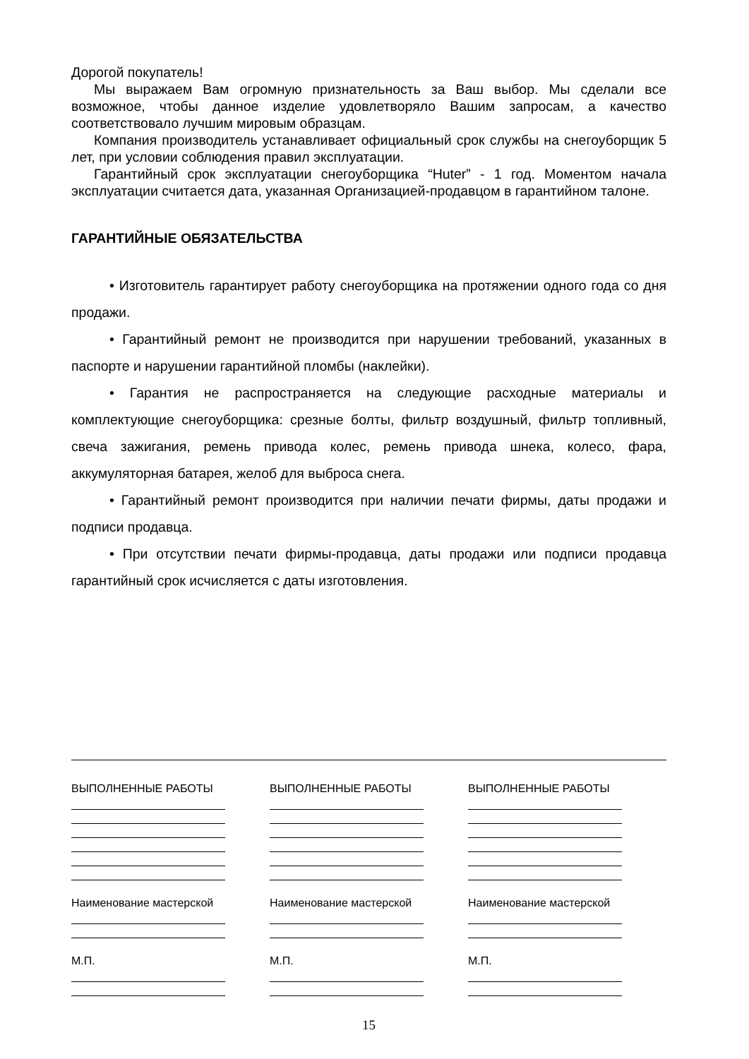Дорогой покупатель!
Мы выражаем Вам огромную признательность за Ваш выбор. Мы сделали все возможное, чтобы данное изделие удовлетворяло Вашим запросам, а качество соответствовало лучшим мировым образцам.
Компания производитель устанавливает официальный срок службы на снегоуборщик 5 лет, при условии соблюдения правил эксплуатации.
Гарантийный срок эксплуатации снегоуборщика “Huter” - 1 год. Моментом начала эксплуатации считается дата, указанная Организацией-продавцом в гарантийном талоне.
ГАРАНТИЙНЫЕ ОБЯЗАТЕЛЬСТВА
• Изготовитель гарантирует работу снегоуборщика на протяжении одного года со дня продажи.
• Гарантийный ремонт не производится при нарушении требований, указанных в паспорте и нарушении гарантийной пломбы (наклейки).
• Гарантия не распространяется на следующие расходные материалы и комплектующие снегоуборщика: срезные болты, фильтр воздушный, фильтр топливный, свеча зажигания, ремень привода колес, ремень привода шнека, колесо, фара, аккумуляторная батарея, желоб для выброса снега.
• Гарантийный ремонт производится при наличии печати фирмы, даты продажи и подписи продавца.
• При отсутствии печати фирмы-продавца, даты продажи или подписи продавца гарантийный срок исчисляется с даты изготовления.
ВЫПОЛНЕННЫЕ РАБОТЫ
Наименование мастерской
М.П.
ВЫПОЛНЕННЫЕ РАБОТЫ
Наименование мастерской
М.П.
ВЫПОЛНЕННЫЕ РАБОТЫ
Наименование мастерской
М.П.
15